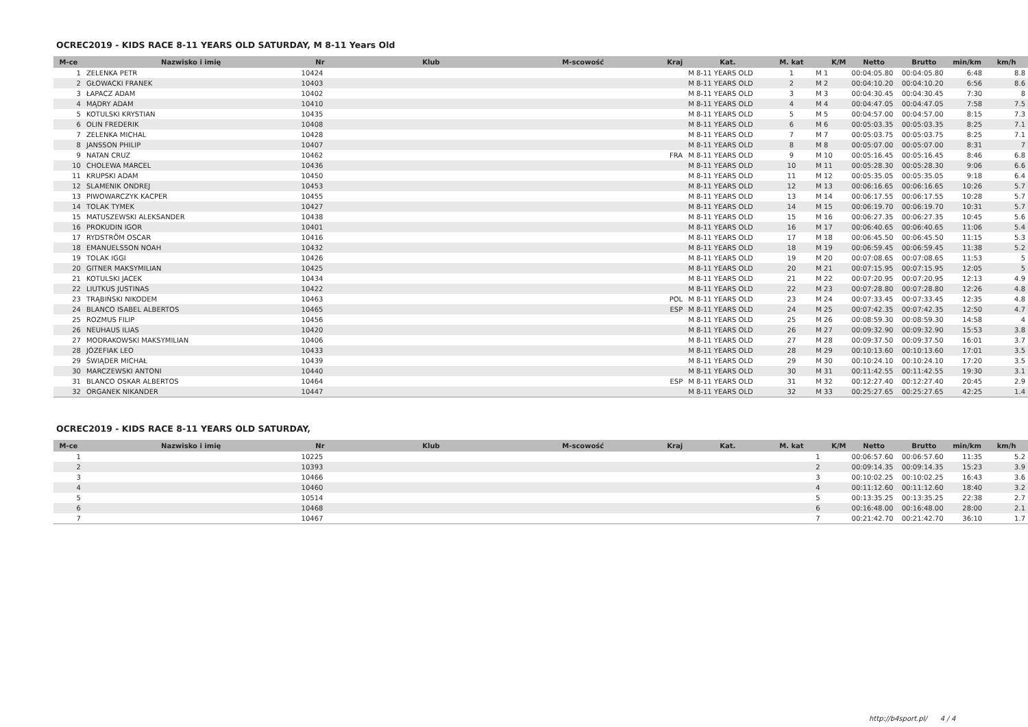OCREC2019 - KIDS RACE 8-11 YEARS OLD SATURDAY, M 8-11 Years Old
| M-ce | Nazwisko i imię | Nr | Klub | M-scowość | Kraj | Kat. | M. kat | K/M | Netto | Brutto | min/km | km/h |
| --- | --- | --- | --- | --- | --- | --- | --- | --- | --- | --- | --- | --- |
| 1 | ZELENKA PETR | 10424 | | | | M 8-11 YEARS OLD | 1 | M 1 | 00:04:05.80 | 00:04:05.80 | 6:48 | 8.8 |
| 2 | GŁOWACKI FRANEK | 10403 | | | | M 8-11 YEARS OLD | 2 | M 2 | 00:04:10.20 | 00:04:10.20 | 6:56 | 8.6 |
| 3 | ŁAPACZ ADAM | 10402 | | | | M 8-11 YEARS OLD | 3 | M 3 | 00:04:30.45 | 00:04:30.45 | 7:30 | 8 |
| 4 | MĄDRY ADAM | 10410 | | | | M 8-11 YEARS OLD | 4 | M 4 | 00:04:47.05 | 00:04:47.05 | 7:58 | 7.5 |
| 5 | KOTULSKI KRYSTIAN | 10435 | | | | M 8-11 YEARS OLD | 5 | M 5 | 00:04:57.00 | 00:04:57.00 | 8:15 | 7.3 |
| 6 | OLIN FREDERIK | 10408 | | | | M 8-11 YEARS OLD | 6 | M 6 | 00:05:03.35 | 00:05:03.35 | 8:25 | 7.1 |
| 7 | ZELENKA MICHAL | 10428 | | | | M 8-11 YEARS OLD | 7 | M 7 | 00:05:03.75 | 00:05:03.75 | 8:25 | 7.1 |
| 8 | JANSSON PHILIP | 10407 | | | | M 8-11 YEARS OLD | 8 | M 8 | 00:05:07.00 | 00:05:07.00 | 8:31 | 7 |
| 9 | NATAN CRUZ | 10462 | | | FRA | M 8-11 YEARS OLD | 9 | M 10 | 00:05:16.45 | 00:05:16.45 | 8:46 | 6.8 |
| 10 | CHOLEWA MARCEL | 10436 | | | | M 8-11 YEARS OLD | 10 | M 11 | 00:05:28.30 | 00:05:28.30 | 9:06 | 6.6 |
| 11 | KRUPSKI ADAM | 10450 | | | | M 8-11 YEARS OLD | 11 | M 12 | 00:05:35.05 | 00:05:35.05 | 9:18 | 6.4 |
| 12 | SLAMENIK ONDREJ | 10453 | | | | M 8-11 YEARS OLD | 12 | M 13 | 00:06:16.65 | 00:06:16.65 | 10:26 | 5.7 |
| 13 | PIWOWARCZYK KACPER | 10455 | | | | M 8-11 YEARS OLD | 13 | M 14 | 00:06:17.55 | 00:06:17.55 | 10:28 | 5.7 |
| 14 | TOLAK TYMEK | 10427 | | | | M 8-11 YEARS OLD | 14 | M 15 | 00:06:19.70 | 00:06:19.70 | 10:31 | 5.7 |
| 15 | MATUSZEWSKI ALEKSANDER | 10438 | | | | M 8-11 YEARS OLD | 15 | M 16 | 00:06:27.35 | 00:06:27.35 | 10:45 | 5.6 |
| 16 | PROKUDIN IGOR | 10401 | | | | M 8-11 YEARS OLD | 16 | M 17 | 00:06:40.65 | 00:06:40.65 | 11:06 | 5.4 |
| 17 | RYDSTRÖM OSCAR | 10416 | | | | M 8-11 YEARS OLD | 17 | M 18 | 00:06:45.50 | 00:06:45.50 | 11:15 | 5.3 |
| 18 | EMANUELSSON NOAH | 10432 | | | | M 8-11 YEARS OLD | 18 | M 19 | 00:06:59.45 | 00:06:59.45 | 11:38 | 5.2 |
| 19 | TOLAK IGGI | 10426 | | | | M 8-11 YEARS OLD | 19 | M 20 | 00:07:08.65 | 00:07:08.65 | 11:53 | 5 |
| 20 | GITNER MAKSYMILIAN | 10425 | | | | M 8-11 YEARS OLD | 20 | M 21 | 00:07:15.95 | 00:07:15.95 | 12:05 | 5 |
| 21 | KOTULSKI JACEK | 10434 | | | | M 8-11 YEARS OLD | 21 | M 22 | 00:07:20.95 | 00:07:20.95 | 12:13 | 4.9 |
| 22 | LIUTKUS JUSTINAS | 10422 | | | | M 8-11 YEARS OLD | 22 | M 23 | 00:07:28.80 | 00:07:28.80 | 12:26 | 4.8 |
| 23 | TRĄBIŃSKI NIKODEM | 10463 | | | POL | M 8-11 YEARS OLD | 23 | M 24 | 00:07:33.45 | 00:07:33.45 | 12:35 | 4.8 |
| 24 | BLANCO ISABEL ALBERTOS | 10465 | | | ESP | M 8-11 YEARS OLD | 24 | M 25 | 00:07:42.35 | 00:07:42.35 | 12:50 | 4.7 |
| 25 | ROZMUS FILIP | 10456 | | | | M 8-11 YEARS OLD | 25 | M 26 | 00:08:59.30 | 00:08:59.30 | 14:58 | 4 |
| 26 | NEUHAUS ILIAS | 10420 | | | | M 8-11 YEARS OLD | 26 | M 27 | 00:09:32.90 | 00:09:32.90 | 15:53 | 3.8 |
| 27 | MODRAKOWSKI MAKSYMILIAN | 10406 | | | | M 8-11 YEARS OLD | 27 | M 28 | 00:09:37.50 | 00:09:37.50 | 16:01 | 3.7 |
| 28 | JÓZEFIAK LEO | 10433 | | | | M 8-11 YEARS OLD | 28 | M 29 | 00:10:13.60 | 00:10:13.60 | 17:01 | 3.5 |
| 29 | ŚWIĄDER MICHAŁ | 10439 | | | | M 8-11 YEARS OLD | 29 | M 30 | 00:10:24.10 | 00:10:24.10 | 17:20 | 3.5 |
| 30 | MARCZEWSKI ANTONI | 10440 | | | | M 8-11 YEARS OLD | 30 | M 31 | 00:11:42.55 | 00:11:42.55 | 19:30 | 3.1 |
| 31 | BLANCO OSKAR ALBERTOS | 10464 | | | ESP | M 8-11 YEARS OLD | 31 | M 32 | 00:12:27.40 | 00:12:27.40 | 20:45 | 2.9 |
| 32 | ORGANEK NIKANDER | 10447 | | | | M 8-11 YEARS OLD | 32 | M 33 | 00:25:27.65 | 00:25:27.65 | 42:25 | 1.4 |
OCREC2019 - KIDS RACE 8-11 YEARS OLD SATURDAY,
| M-ce | Nazwisko i imię | Nr | Klub | M-scowość | Kraj | Kat. | M. kat | K/M | Netto | Brutto | min/km | km/h |
| --- | --- | --- | --- | --- | --- | --- | --- | --- | --- | --- | --- | --- |
| 1 | | 10225 | | | | | | 1 | 00:06:57.60 | 00:06:57.60 | 11:35 | 5.2 |
| 2 | | 10393 | | | | | | 2 | 00:09:14.35 | 00:09:14.35 | 15:23 | 3.9 |
| 3 | | 10466 | | | | | | 3 | 00:10:02.25 | 00:10:02.25 | 16:43 | 3.6 |
| 4 | | 10460 | | | | | | 4 | 00:11:12.60 | 00:11:12.60 | 18:40 | 3.2 |
| 5 | | 10514 | | | | | | 5 | 00:13:35.25 | 00:13:35.25 | 22:38 | 2.7 |
| 6 | | 10468 | | | | | | 6 | 00:16:48.00 | 00:16:48.00 | 28:00 | 2.1 |
| 7 | | 10467 | | | | | | 7 | 00:21:42.70 | 00:21:42.70 | 36:10 | 1.7 |
http://b4sport.pl/ 4 / 4